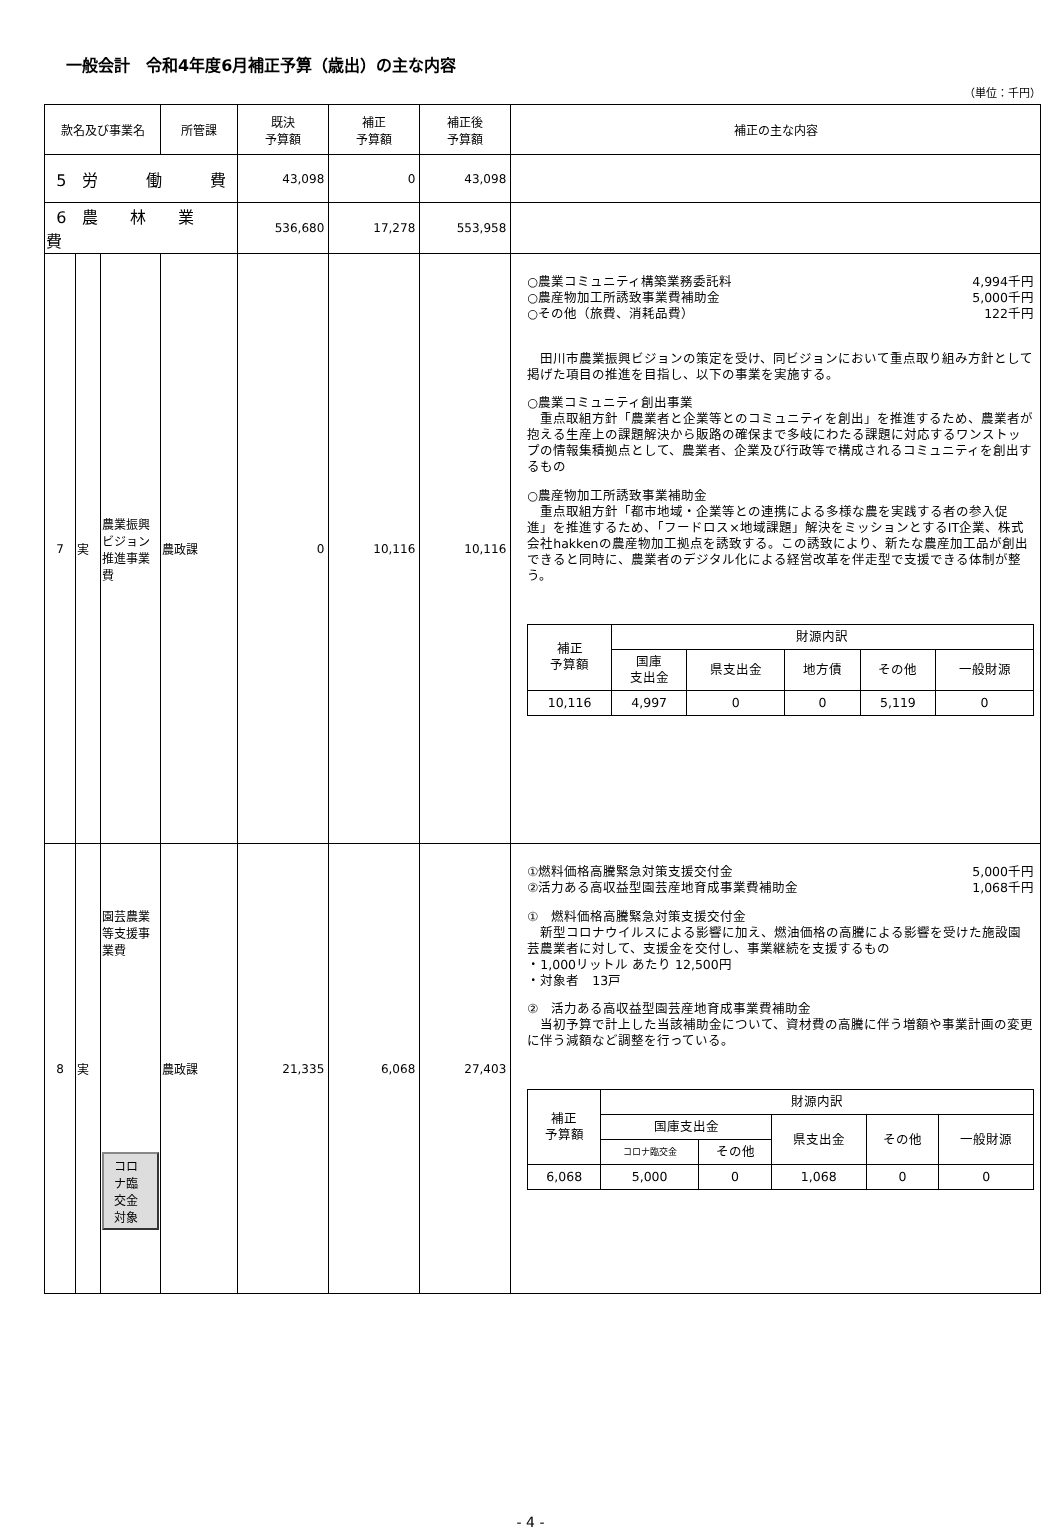一般会計　令和4年度6月補正予算（歳出）の主な内容
（単位：千円）
| 款名及び事業名 | | | 所管課 | 既決 予算額 | 補正 予算額 | 補正後 予算額 | 補正の主な内容 |
| --- | --- | --- | --- | --- | --- | --- | --- |
| 5 労 働 費 | | | | 43,098 | 0 | 43,098 | |
| 6 農 林 業 費 | | | | 536,680 | 17,278 | 553,958 | |
| 7 | 実 | 農業振興ビジョン推進事業費 | 農政課 | 0 | 10,116 | 10,116 | ○農業コミュニティ構築業務委託料 4,994千円 ○農産物加工所誘致事業費補助金 5,000千円 ○その他（旅費、消耗品費） 122千円 田川市農業振興ビジョンの策定を受け、同ビジョンにおいて重点取り組み方針として掲げた項目の推進を目指し、以下の事業を実施する。 ○農業コミュニティ創出事業 重点取組方針「農業者と企業等とのコミュニティを創出」を推進するため、農業者が抱える生産上の課題解決から販路の確保まで多岐にわたる課題に対応するワンストップの情報集積拠点として、農業者、企業及び行政等で構成されるコミュニティを創出するもの ○農産物加工所誘致事業補助金 重点取組方針「都市地域・企業等との連携による多様な農を実践する者の参入促進」を推進するため、「フードロス×地域課題」解決をミッションとするIT企業、株式会社hakkenの農産物加工拠点を誘致する。この誘致により、新たな農産加工品が創出できると同時に、農業者のデジタル化による経営改革を伴走型で支援できる体制が整う。 / 補正 予算額 / 財源内訳 / / / / / / --- / --- / --- / --- / --- / --- / / / 国庫 支出金 / 県支出金 / 地方債 / その他 / 一般財源 / / 10,116 / 4,997 / 0 / 0 / 5,119 / 0 / |
| 8 | 実 | 園芸農業等支援事業費 コロナ臨交金対象 | 農政課 | 21,335 | 6,068 | 27,403 | ①燃料価格高騰緊急対策支援交付金 5,000千円 ②活力ある高収益型園芸産地育成事業費補助金 1,068千円 ① 燃料価格高騰緊急対策支援交付金 新型コロナウイルスによる影響に加え、燃油価格の高騰による影響を受けた施設園芸農業者に対して、支援金を交付し、事業継続を支援するもの ・1,000リットル あたり 12,500円 ・対象者 13戸 ② 活力ある高収益型園芸産地育成事業費補助金 当初予算で計上した当該補助金について、資材費の高騰に伴う増額や事業計画の変更に伴う減額など調整を行っている。 / 補正 予算額 / 財源内訳 / / / / / / --- / --- / --- / --- / --- / --- / / / 国庫支出金 / / 県支出金 / その他 / 一般財源 / / / コロナ臨交金 / その他 / / / / / 6,068 / 5,000 / 0 / 1,068 / 0 / 0 / |
- 4 -